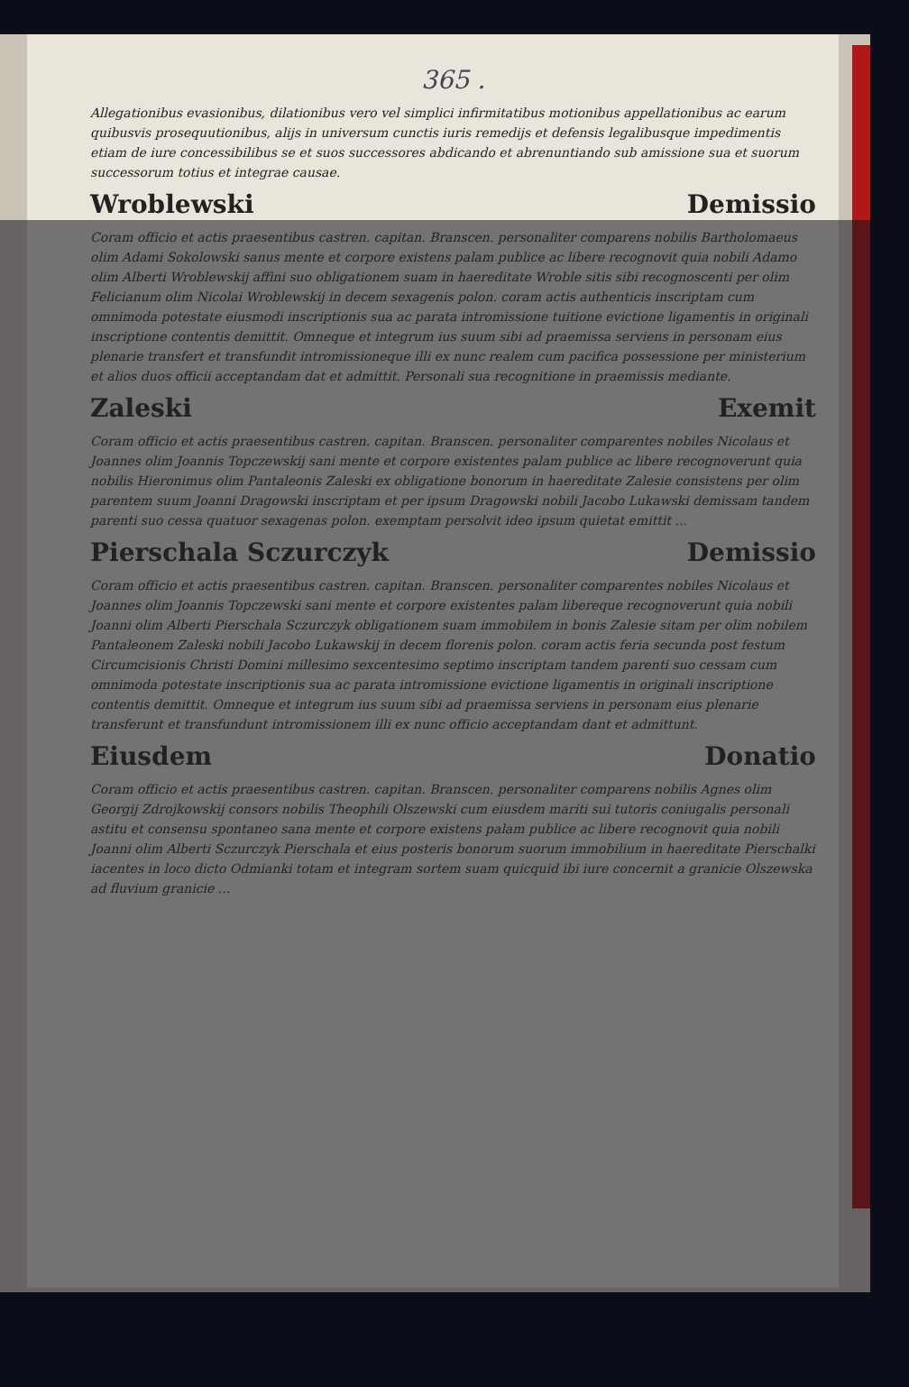365 .
Allegationibus evasionibus, dilationibus vero vel simplici infirmitatibus motionibus appellationibus ac earum quibusvis prosequutionibus, alijs in universum cunctis iuris remedijs et defensis legalibusque impedimentis etiam de iure concessibilibus se et suos successores abdicando et abrenuntiando sub amissione sua et suorum successorum totius et integrae causae.
Wroblewski Demissio
Coram officio et actis praesentibus castren. capitan. Branscen. personaliter comparens nobilis Bartholomaeus olim Adami Sokolowski sanus mente et corpore existens palam publice ac libere recognovit quia nobili Adamo olim Alberti Wroblewskij affini suo obligationem suam in haereditate Wroble sitis sibi recognoscenti per olim Felicianum olim Nicolai Wroblewskij in decem sexagenis polon. coram actis authenticis inscriptam cum omnimoda potestate eiusmodi inscriptionis sua ac parata intromissione tuitione evictione ligamentis in originali inscriptione contentis demittit. Omneque et integrum ius suum sibi ad praemissa serviens in personam eius plenarie transfert et transfundit intromissioneque illi ex nunc realem cum pacifica possessione per ministerium et alios duos officii acceptandam dat et admittit. Personali sua recognitione in praemissis mediante.
Zaleski Exemit
Coram officio et actis praesentibus castren. capitan. Branscen. personaliter comparentes nobiles Nicolaus et Joannes olim Joannis Topczewskij sani mente et corpore existentes palam publice ac libere recognoverunt quia nobilis Hieronimus olim Pantaleonis Zaleski ex obligatione bonorum in haereditate Zalesie consistens per olim parentem suum Joanni Dragowski inscriptam et per ipsum Dragowski nobili Jacobo Lukawski demissam tandem parenti suo cessa quatuor sexagenas polon. exemptam persolvit ideo ipsum quietat emittit ...
Pierschala Sczurczyk Demissio
Coram officio et actis praesentibus castren. capitan. Branscen. personaliter comparentes nobiles Nicolaus et Joannes olim Joannis Topczewski sani mente et corpore existentes palam libereque recognoverunt quia nobili Joanni olim Alberti Pierschala Sczurczyk obligationem suam immobilem in bonis Zalesie sitam per olim nobilem Pantaleonem Zaleski nobili Jacobo Lukawskij in decem florenis polon. coram actis feria secunda post festum Circumcisionis Christi Domini millesimo sexcentesimo septimo inscriptam tandem parenti suo cessam cum omnimoda potestate inscriptionis sua ac parata intromissione evictione ligamentis in originali inscriptione contentis demittit. Omneque et integrum ius suum sibi ad praemissa serviens in personam eius plenarie transferunt et transfundunt intromissionem illi ex nunc officio acceptandam dant et admittunt.
Eiusdem Donatio
Coram officio et actis praesentibus castren. capitan. Branscen. personaliter comparens nobilis Agnes olim Georgij Zdrojkowskij consors nobilis Theophili Olszewski cum eiusdem mariti sui tutoris coniugalis personali astitu et consensu spontaneo sana mente et corpore existens palam publice ac libere recognovit quia nobili Joanni olim Alberti Sczurczyk Pierschala et eius posteris bonorum suorum immobilium in haereditate Pierschalki iacentes in loco dicto Odmianki totam et integram sortem suam quicquid ibi iure concernit a granicie Olszewska ad fluvium granicie ...